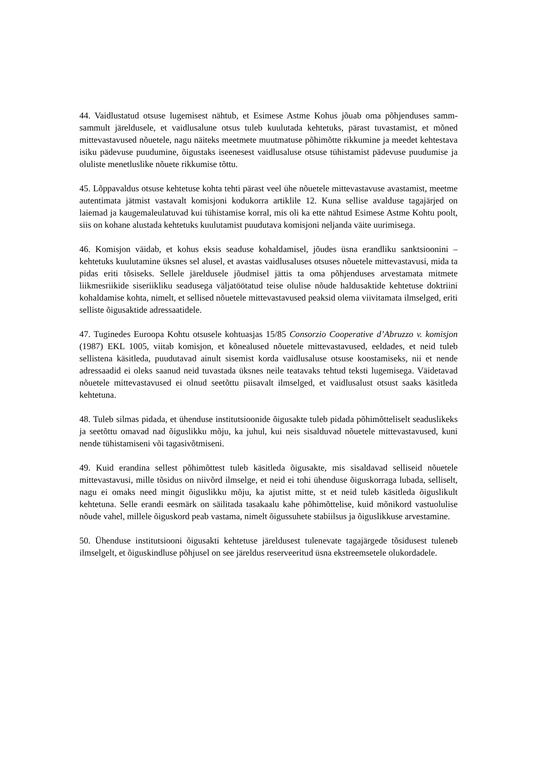44. Vaidlustatud otsuse lugemisest nähtub, et Esimese Astme Kohus jõuab oma põhjenduses samm-sammult järeldusele, et vaidlusalune otsus tuleb kuulutada kehtetuks, pärast tuvastamist, et mõned mittevastavused nõuetele, nagu näiteks meetmete muutmatuse põhimõtte rikkumine ja meedet kehtestava isiku pädevuse puudumine, õigustaks iseenesest vaidlusaluse otsuse tühistamist pädevuse puudumise ja oluliste menetluslike nõuete rikkumise tõttu.
45. Lõppavaldus otsuse kehtetuse kohta tehti pärast veel ühe nõuetele mittevastavuse avastamist, meetme autentimata jätmist vastavalt komisjoni kodukorra artiklile 12. Kuna sellise avalduse tagajärjed on laiemad ja kaugemaleulatuvad kui tühistamise korral, mis oli ka ette nähtud Esimese Astme Kohtu poolt, siis on kohane alustada kehtetuks kuulutamist puudutava komisjoni neljanda väite uurimisega.
46. Komisjon väidab, et kohus eksis seaduse kohaldamisel, jõudes üsna erandliku sanktsioonini – kehtetuks kuulutamine üksnes sel alusel, et avastas vaidlusaluses otsuses nõuetele mittevastavusi, mida ta pidas eriti tõsiseks. Sellele järeldusele jõudmisel jättis ta oma põhjenduses arvestamata mitmete liikmesriikide siseriikliku seadusega väljatöötatud teise olulise nõude haldusaktide kehtetuse doktriini kohaldamise kohta, nimelt, et sellised nõuetele mittevastavused peaksid olema viivitamata ilmselged, eriti selliste õigusaktide adressaatidele.
47. Tuginedes Euroopa Kohtu otsusele kohtuasjas 15/85 Consorzio Cooperative d’Abruzzo v. komisjon (1987) EKL 1005, viitab komisjon, et kõnealused nõuetele mittevastavused, eeldades, et neid tuleb sellistena käsitleda, puudutavad ainult sisemist korda vaidlusaluse otsuse koostamiseks, nii et nende adressaadid ei oleks saanud neid tuvastada üksnes neile teatavaks tehtud teksti lugemisega. Väidetavad nõuetele mittevastavused ei olnud seetõttu piisavalt ilmselged, et vaidlusalust otsust saaks käsitleda kehtetuna.
48. Tuleb silmas pidada, et ühenduse institutsioonide õigusakte tuleb pidada põhimõtteliselt seaduslikeks ja seetõttu omavad nad õiguslikku mõju, ka juhul, kui neis sisalduvad nõuetele mittevastavused, kuni nende tühistamiseni või tagasivõtmiseni.
49. Kuid erandina sellest põhimõttest tuleb käsitleda õigusakte, mis sisaldavad selliseid nõuetele mittevastavusi, mille tõsidus on niivõrd ilmselge, et neid ei tohi ühenduse õiguskorraga lubada, selliselt, nagu ei omaks need mingit õiguslikku mõju, ka ajutist mitte, st et neid tuleb käsitleda õiguslikult kehtetuna. Selle erandi eesmärk on säilitada tasakaalu kahe põhimõttelise, kuid mõnikord vastuolulise nõude vahel, millele õiguskord peab vastama, nimelt õigussuhete stabiilsus ja õiguslikkuse arvestamine.
50. Ühenduse institutsiooni õigusakti kehtetuse järeldusest tulenevate tagajärgede tõsidusest tuleneb ilmselgelt, et õiguskindluse põhjusel on see järeldus reserveeritud üsna ekstreemsetele olukordadele.